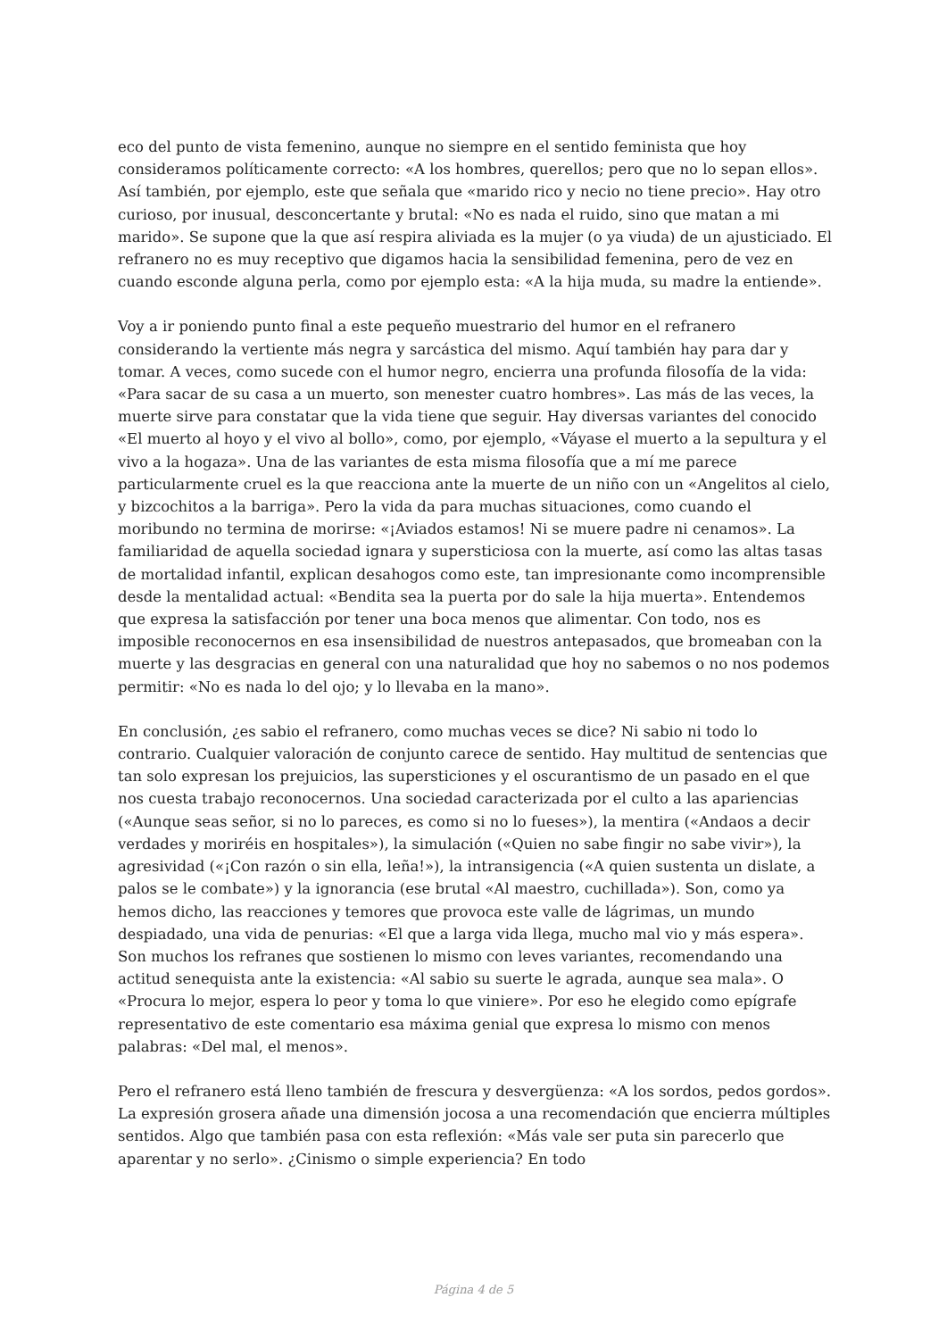eco del punto de vista femenino, aunque no siempre en el sentido feminista que hoy consideramos políticamente correcto: «A los hombres, querellos; pero que no lo sepan ellos». Así también, por ejemplo, este que señala que «marido rico y necio no tiene precio». Hay otro curioso, por inusual, desconcertante y brutal: «No es nada el ruido, sino que matan a mi marido». Se supone que la que así respira aliviada es la mujer (o ya viuda) de un ajusticiado. El refranero no es muy receptivo que digamos hacia la sensibilidad femenina, pero de vez en cuando esconde alguna perla, como por ejemplo esta: «A la hija muda, su madre la entiende».
Voy a ir poniendo punto final a este pequeño muestrario del humor en el refranero considerando la vertiente más negra y sarcástica del mismo. Aquí también hay para dar y tomar. A veces, como sucede con el humor negro, encierra una profunda filosofía de la vida: «Para sacar de su casa a un muerto, son menester cuatro hombres». Las más de las veces, la muerte sirve para constatar que la vida tiene que seguir. Hay diversas variantes del conocido «El muerto al hoyo y el vivo al bollo», como, por ejemplo, «Váyase el muerto a la sepultura y el vivo a la hogaza». Una de las variantes de esta misma filosofía que a mí me parece particularmente cruel es la que reacciona ante la muerte de un niño con un «Angelitos al cielo, y bizcochitos a la barriga». Pero la vida da para muchas situaciones, como cuando el moribundo no termina de morirse: «¡Aviados estamos! Ni se muere padre ni cenamos». La familiaridad de aquella sociedad ignara y supersticiosa con la muerte, así como las altas tasas de mortalidad infantil, explican desahogos como este, tan impresionante como incomprensible desde la mentalidad actual: «Bendita sea la puerta por do sale la hija muerta». Entendemos que expresa la satisfacción por tener una boca menos que alimentar. Con todo, nos es imposible reconocernos en esa insensibilidad de nuestros antepasados, que bromeaban con la muerte y las desgracias en general con una naturalidad que hoy no sabemos o no nos podemos permitir: «No es nada lo del ojo; y lo llevaba en la mano».
En conclusión, ¿es sabio el refranero, como muchas veces se dice? Ni sabio ni todo lo contrario. Cualquier valoración de conjunto carece de sentido. Hay multitud de sentencias que tan solo expresan los prejuicios, las supersticiones y el oscurantismo de un pasado en el que nos cuesta trabajo reconocernos. Una sociedad caracterizada por el culto a las apariencias («Aunque seas señor, si no lo pareces, es como si no lo fueses»), la mentira («Andaos a decir verdades y moriréis en hospitales»), la simulación («Quien no sabe fingir no sabe vivir»), la agresividad («¡Con razón o sin ella, leña!»), la intransigencia («A quien sustenta un dislate, a palos se le combate») y la ignorancia (ese brutal «Al maestro, cuchillada»). Son, como ya hemos dicho, las reacciones y temores que provoca este valle de lágrimas, un mundo despiadado, una vida de penurias: «El que a larga vida llega, mucho mal vio y más espera». Son muchos los refranes que sostienen lo mismo con leves variantes, recomendando una actitud senequista ante la existencia: «Al sabio su suerte le agrada, aunque sea mala». O «Procura lo mejor, espera lo peor y toma lo que viniere». Por eso he elegido como epígrafe representativo de este comentario esa máxima genial que expresa lo mismo con menos palabras: «Del mal, el menos».
Pero el refranero está lleno también de frescura y desvergüenza: «A los sordos, pedos gordos». La expresión grosera añade una dimensión jocosa a una recomendación que encierra múltiples sentidos. Algo que también pasa con esta reflexión: «Más vale ser puta sin parecerlo que aparentar y no serlo». ¿Cinismo o simple experiencia? En todo
Página 4 de 5